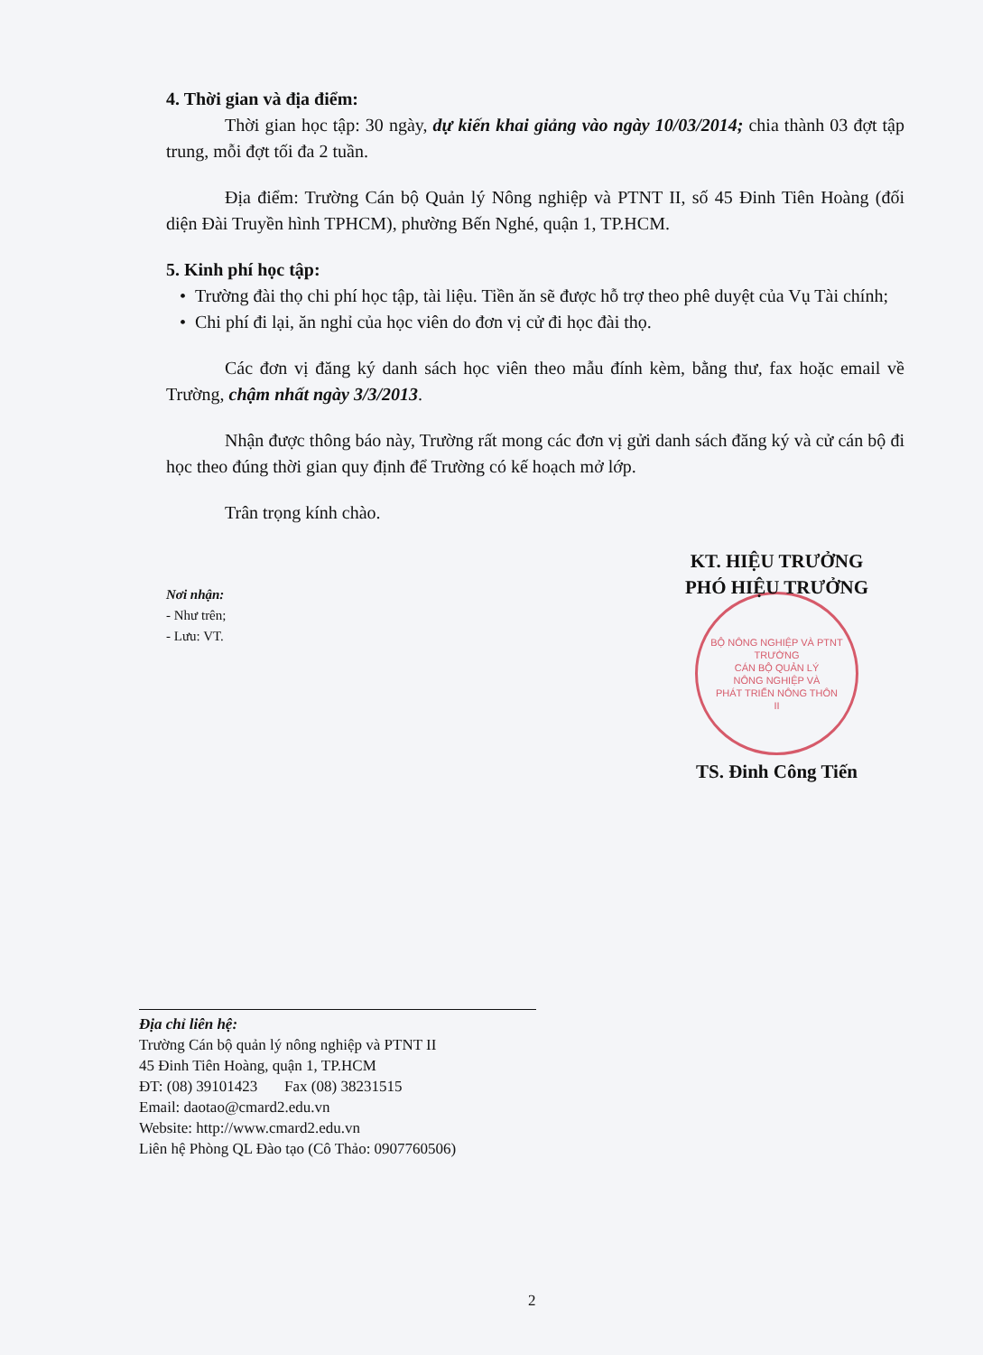4. Thời gian và địa điểm:
Thời gian học tập: 30 ngày, dự kiến khai giảng vào ngày 10/03/2014; chia thành 03 đợt tập trung, mỗi đợt tối đa 2 tuần.
Địa điểm: Trường Cán bộ Quản lý Nông nghiệp và PTNT II, số 45 Đinh Tiên Hoàng (đối diện Đài Truyền hình TPHCM), phường Bến Nghé, quận 1, TP.HCM.
5. Kinh phí học tập:
• Trường đài thọ chi phí học tập, tài liệu. Tiền ăn sẽ được hỗ trợ theo phê duyệt của Vụ Tài chính;
• Chi phí đi lại, ăn nghỉ của học viên do đơn vị cử đi học đài thọ.
Các đơn vị đăng ký danh sách học viên theo mẫu đính kèm, bằng thư, fax hoặc email về Trường, chậm nhất ngày 3/3/2013.
Nhận được thông báo này, Trường rất mong các đơn vị gửi danh sách đăng ký và cử cán bộ đi học theo đúng thời gian quy định để Trường có kế hoạch mở lớp.
Trân trọng kính chào.
Nơi nhận:
- Như trên;
- Lưu: VT.
KT. HIỆU TRƯỞNG
PHÓ HIỆU TRƯỞNG
BỘ NÔNG NGHIỆP VÀ PTNT
TRƯỜNG
CÁN BỘ QUẢN LÝ
NÔNG NGHIỆP VÀ
PHÁT TRIỂN NÔNG THÔN
II
TS. Đinh Công Tiến
Địa chỉ liên hệ:
Trường Cán bộ quản lý nông nghiệp và PTNT II
45 Đinh Tiên Hoàng, quận 1, TP.HCM
ĐT: (08) 39101423 Fax (08) 38231515
Email: daotao@cmard2.edu.vn
Website: http://www.cmard2.edu.vn
Liên hệ Phòng QL Đào tạo (Cô Thảo: 0907760506)
2